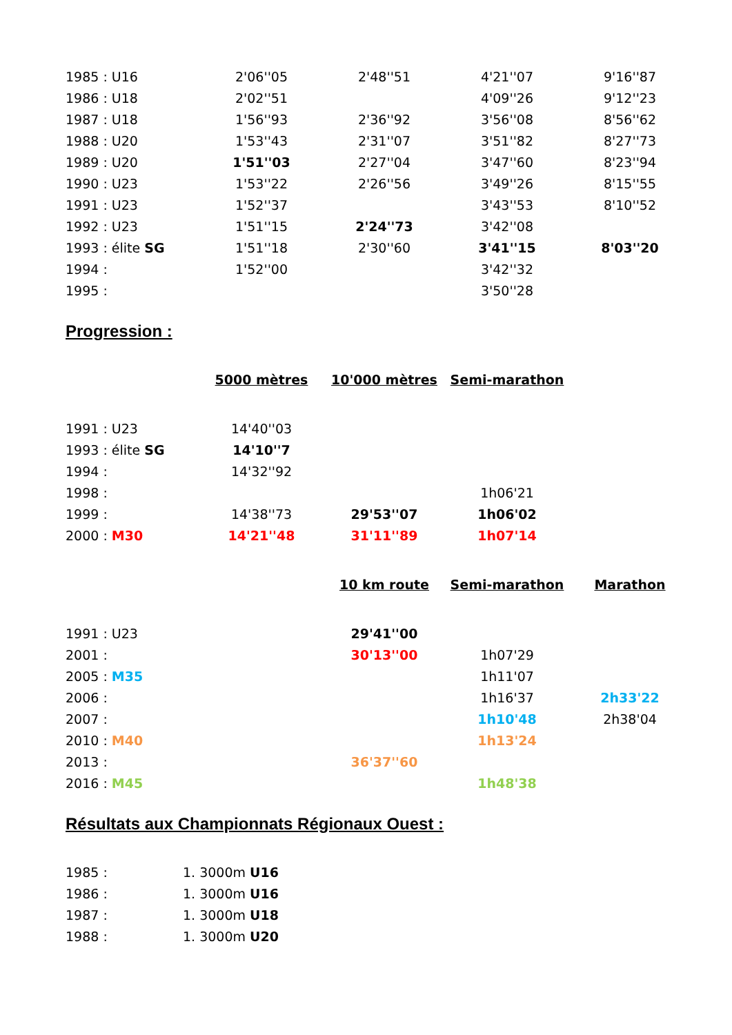| 1985 : U16 | 2'06''05 | 2'48''51 | 4'21''07 | 9'16''87 |
| 1986 : U18 | 2'02''51 | | 4'09''26 | 9'12''23 |
| 1987 : U18 | 1'56''93 | 2'36''92 | 3'56''08 | 8'56''62 |
| 1988 : U20 | 1'53''43 | 2'31''07 | 3'51''82 | 8'27''73 |
| 1989 : U20 | 1'51''03 | 2'27''04 | 3'47''60 | 8'23''94 |
| 1990 : U23 | 1'53''22 | 2'26''56 | 3'49''26 | 8'15''55 |
| 1991 : U23 | 1'52''37 | | 3'43''53 | 8'10''52 |
| 1992 : U23 | 1'51''15 | 2'24''73 | 3'42''08 | |
| 1993 : élite SG | 1'51''18 | 2'30''60 | 3'41''15 | 8'03''20 |
| 1994 : | 1'52''00 | | 3'42''32 | |
| 1995 : | | | 3'50''28 | |
Progression :
| | 5000 mètres | 10'000 mètres | Semi-marathon | |
| 1991 : U23 | 14'40''03 | | | |
| 1993 : élite SG | 14'10''7 | | | |
| 1994 : | 14'32''92 | | | |
| 1998 : | | | 1h06'21 | |
| 1999 : | 14'38''73 | 29'53''07 | 1h06'02 | |
| 2000 : M30 | 14'21''48 | 31'11''89 | 1h07'14 | |
| | | 10 km route | Semi-marathon | Marathon |
| 1991 : U23 | | 29'41''00 | | |
| 2001 : | | 30'13''00 | 1h07'29 | |
| 2005 : M35 | | | 1h11'07 | |
| 2006 : | | | 1h16'37 | 2h33'22 |
| 2007 : | | | 1h10'48 | 2h38'04 |
| 2010 : M40 | | | 1h13'24 | |
| 2013 : | | 36'37''60 | | |
| 2016 : M45 | | | 1h48'38 | |
Résultats aux Championnats Régionaux Ouest :
| 1985 : | 1. 3000m U16 |
| 1986 : | 1. 3000m U16 |
| 1987 : | 1. 3000m U18 |
| 1988 : | 1. 3000m U20 |